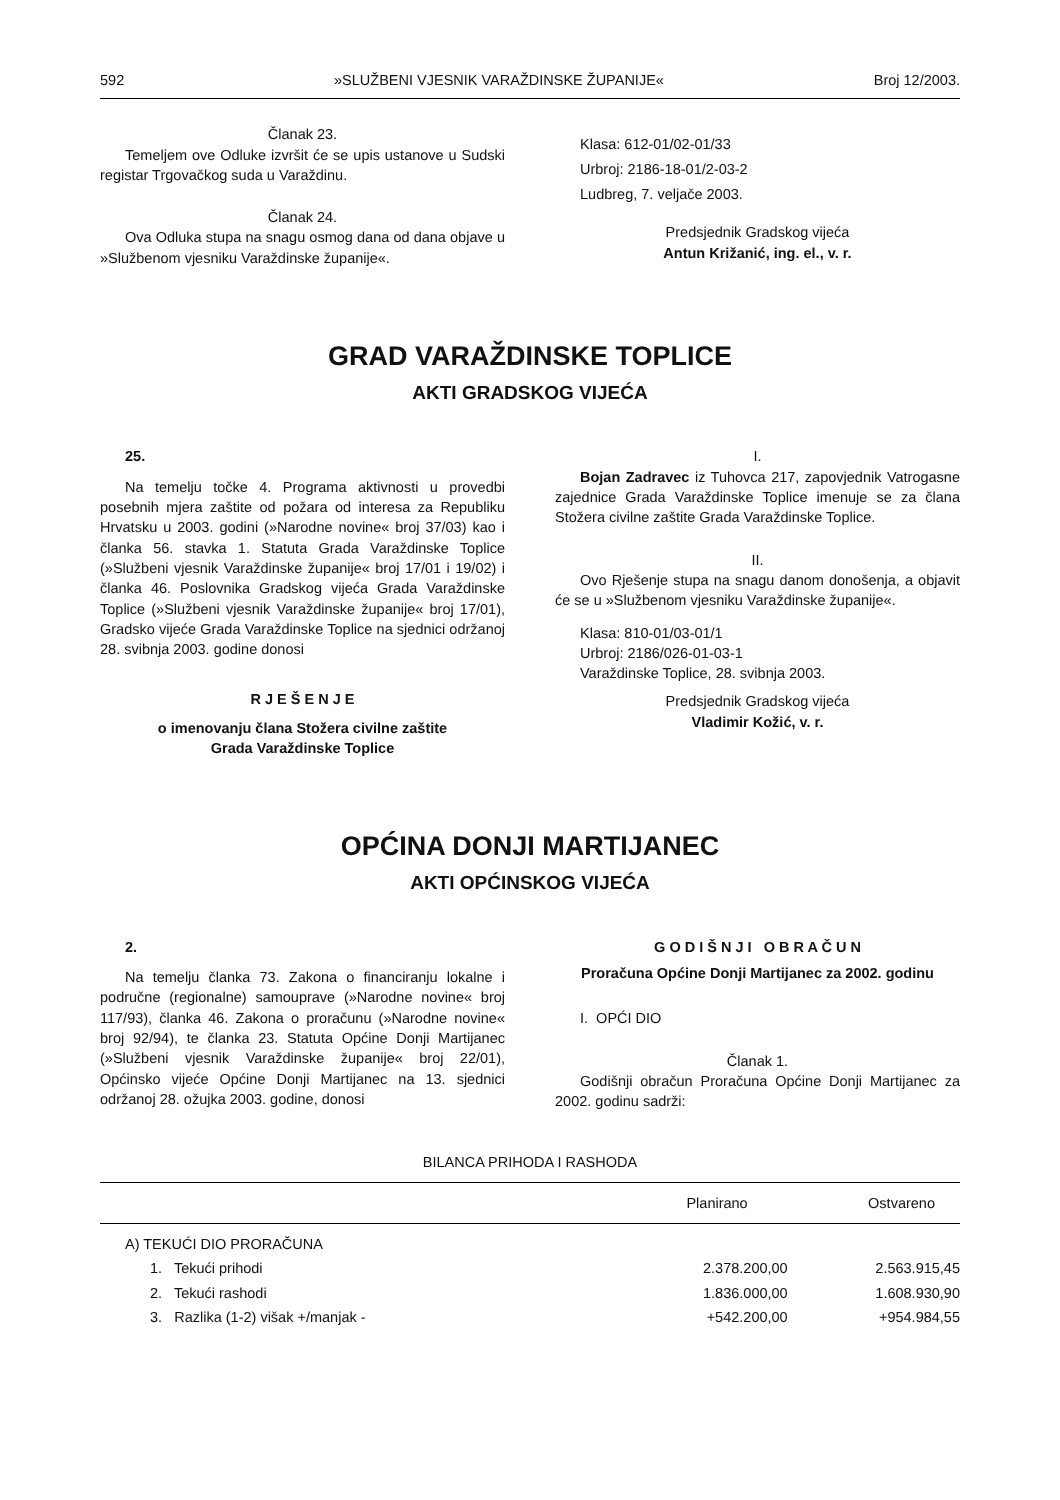592 »SLUŽBENI VJESNIK VARAŽDINSKE ŽUPANIJE« Broj 12/2003.
Članak 23.
Temeljem ove Odluke izvršit će se upis ustanove u Sudski registar Trgovačkog suda u Varaždinu.
Članak 24.
Ova Odluka stupa na snagu osmog dana od dana objave u »Službenom vjesniku Varaždinske županije«.
Klasa: 612-01/02-01/33
Urbroj: 2186-18-01/2-03-2
Ludbreg, 7. veljače 2003.
Predsjednik Gradskog vijeća
Antun Križanić, ing. el., v. r.
GRAD VARAŽDINSKE TOPLICE
AKTI GRADSKOG VIJEĆA
25.
Na temelju točke 4. Programa aktivnosti u provedbi posebnih mjera zaštite od požara od interesa za Republiku Hrvatsku u 2003. godini (»Narodne novine« broj 37/03) kao i članka 56. stavka 1. Statuta Grada Varaždinske Toplice (»Službeni vjesnik Varaždinske županije« broj 17/01 i 19/02) i članka 46. Poslovnika Gradskog vijeća Grada Varaždinske Toplice (»Službeni vjesnik Varaždinske županije« broj 17/01), Gradsko vijeće Grada Varaždinske Toplice na sjednici održanoj 28. svibnja 2003. godine donosi
R J E Š E N J E
o imenovanju člana Stožera civilne zaštite
Grada Varaždinske Toplice
I.
Bojan Zadravec iz Tuhovca 217, zapovjednik Vatrogasne zajednice Grada Varaždinske Toplice imenuje se za člana Stožera civilne zaštite Grada Varaždinske Toplice.
II.
Ovo Rješenje stupa na snagu danom donošenja, a objavit će se u »Službenom vjesniku Varaždinske županije«.
Klasa: 810-01/03-01/1
Urbroj: 2186/026-01-03-1
Varaždinske Toplice, 28. svibnja 2003.
Predsjednik Gradskog vijeća
Vladimir Kožić, v. r.
OPĆINA DONJI MARTIJANEC
AKTI OPĆINSKOG VIJEĆA
2.
Na temelju članka 73. Zakona o financiranju lokalne i područne (regionalne) samouprave (»Narodne novine« broj 117/93), članka 46. Zakona o proračunu (»Narodne novine« broj 92/94), te članka 23. Statuta Općine Donji Martijanec (»Službeni vjesnik Varaždinske županije« broj 22/01), Općinsko vijeće Općine Donji Martijanec na 13. sjednici održanoj 28. ožujka 2003. godine, donosi
G O D I Š N J I O B R A Č U N
Proračuna Općine Donji Martijanec za 2002. godinu
I. OPĆI DIO
Članak 1.
Godišnji obračun Proračuna Općine Donji Martijanec za 2002. godinu sadrži:
BILANCA PRIHODA I RASHODA
| | Planirano | Ostvareno |
| --- | --- | --- |
| A) TEKUĆI DIO PRORAČUNA | | |
| 1. Tekući prihodi | 2.378.200,00 | 2.563.915,45 |
| 2. Tekući rashodi | 1.836.000,00 | 1.608.930,90 |
| 3. Razlika (1-2) višak +/manjak - | +542.200,00 | +954.984,55 |